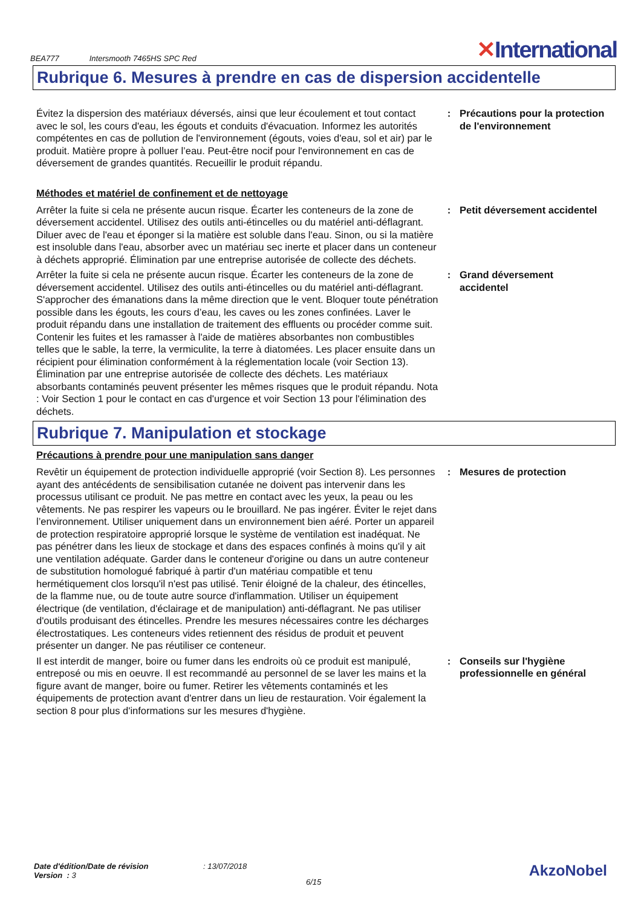BEA777 Intersmooth 7465HS SPC Red
✕International
Rubrique 6. Mesures à prendre en cas de dispersion accidentelle
Évitez la dispersion des matériaux déversés, ainsi que leur écoulement et tout contact avec le sol, les cours d'eau, les égouts et conduits d'évacuation. Informez les autorités compétentes en cas de pollution de l'environnement (égouts, voies d'eau, sol et air) par le produit. Matière propre à polluer l’eau. Peut-être nocif pour l'environnement en cas de déversement de grandes quantités. Recueillir le produit répandu.
: Précautions pour la protection de l'environnement
Méthodes et matériel de confinement et de nettoyage
Arrêter la fuite si cela ne présente aucun risque. Écarter les conteneurs de la zone de déversement accidentel. Utilisez des outils anti-étincelles ou du matériel anti-déflagrant. Diluer avec de l'eau et éponger si la matière est soluble dans l'eau. Sinon, ou si la matière est insoluble dans l'eau, absorber avec un matériau sec inerte et placer dans un conteneur à déchets approprié. Élimination par une entreprise autorisée de collecte des déchets.
: Petit déversement accidentel
Arrêter la fuite si cela ne présente aucun risque. Écarter les conteneurs de la zone de déversement accidentel. Utilisez des outils anti-étincelles ou du matériel anti-déflagrant. S'approcher des émanations dans la même direction que le vent. Bloquer toute pénétration possible dans les égouts, les cours d’eau, les caves ou les zones confinées. Laver le produit répandu dans une installation de traitement des effluents ou procéder comme suit. Contenir les fuites et les ramasser à l'aide de matières absorbantes non combustibles telles que le sable, la terre, la vermiculite, la terre à diatomées. Les placer ensuite dans un récipient pour élimination conformément à la réglementation locale (voir Section 13). Élimination par une entreprise autorisée de collecte des déchets. Les matériaux absorbants contaminés peuvent présenter les mêmes risques que le produit répandu. Nota : Voir Section 1 pour le contact en cas d'urgence et voir Section 13 pour l'élimination des déchets.
: Grand déversement accidentel
Rubrique 7. Manipulation et stockage
Précautions à prendre pour une manipulation sans danger
Revêtir un équipement de protection individuelle approprié (voir Section 8). Les personnes ayant des antécédents de sensibilisation cutanée ne doivent pas intervenir dans les processus utilisant ce produit. Ne pas mettre en contact avec les yeux, la peau ou les vêtements. Ne pas respirer les vapeurs ou le brouillard. Ne pas ingérer. Éviter le rejet dans l’environnement. Utiliser uniquement dans un environnement bien aéré. Porter un appareil de protection respiratoire approprié lorsque le système de ventilation est inadéquat. Ne pas pénétrer dans les lieux de stockage et dans des espaces confinés à moins qu'il y ait une ventilation adéquate. Garder dans le conteneur d'origine ou dans un autre conteneur de substitution homologué fabriqué à partir d'un matériau compatible et tenu hermétiquement clos lorsqu'il n'est pas utilisé. Tenir éloigné de la chaleur, des étincelles, de la flamme nue, ou de toute autre source d'inflammation. Utiliser un équipement électrique (de ventilation, d'éclairage et de manipulation) anti-déflagrant. Ne pas utiliser d'outils produisant des étincelles. Prendre les mesures nécessaires contre les décharges électrostatiques. Les conteneurs vides retiennent des résidus de produit et peuvent présenter un danger. Ne pas réutiliser ce conteneur.
: Mesures de protection
Il est interdit de manger, boire ou fumer dans les endroits où ce produit est manipulé, entreposé ou mis en oeuvre. Il est recommandé au personnel de se laver les mains et la figure avant de manger, boire ou fumer. Retirer les vêtements contaminés et les équipements de protection avant d'entrer dans un lieu de restauration. Voir également la section 8 pour plus d'informations sur les mesures d'hygiène.
: Conseils sur l'hygiène professionnelle en général
Date d'édition/Date de révision
Version : 3
: 13/07/2018
6/15
AkzoNobel